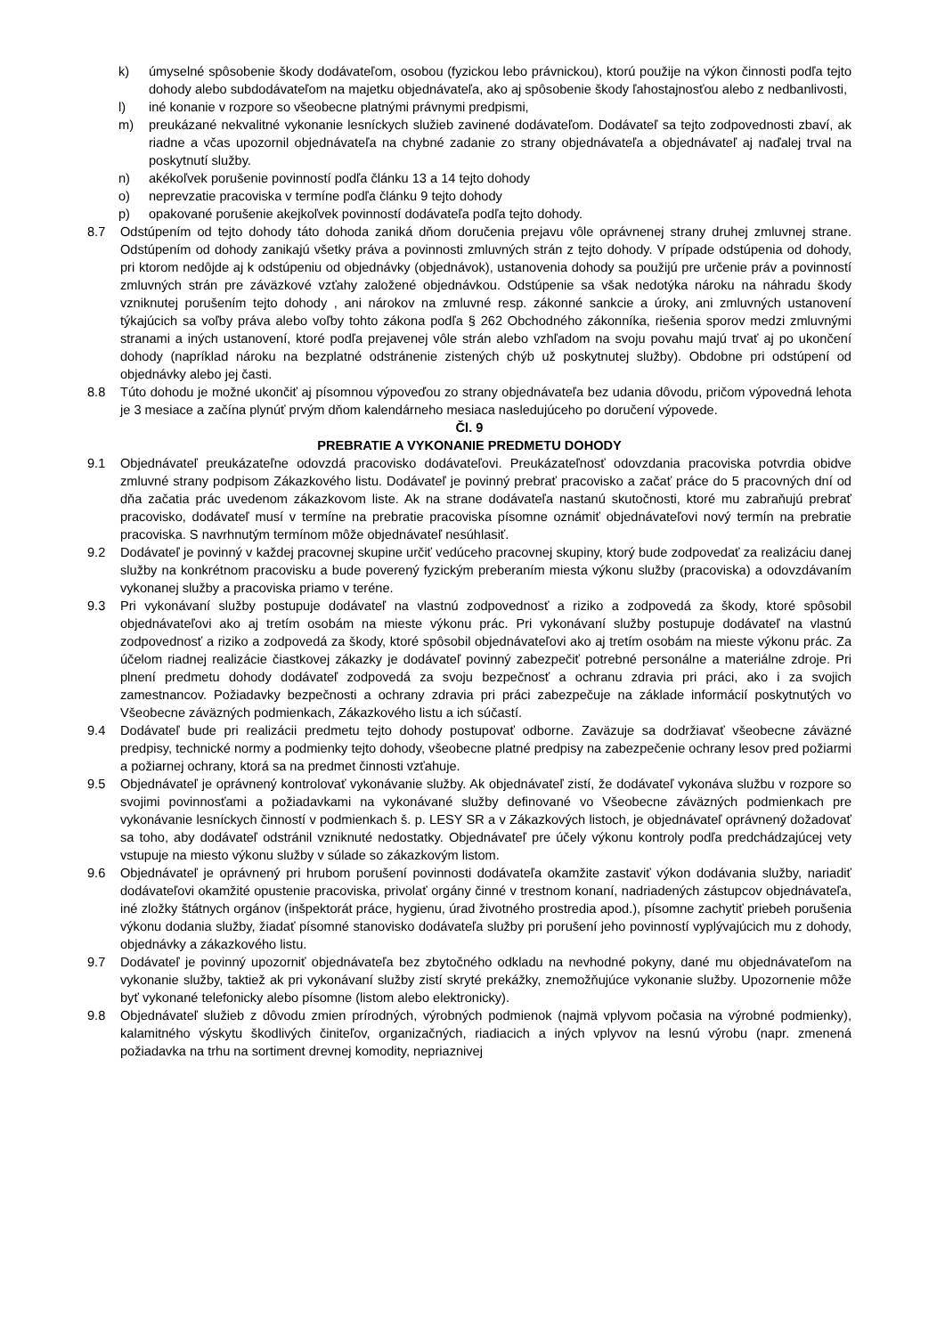k) úmyselné spôsobenie škody dodávateľom, osobou (fyzickou lebo právnickou), ktorú použije na výkon činnosti podľa tejto dohody alebo subdodávateľom na majetku objednávateľa, ako aj spôsobenie škody ľahostajnosťou alebo z nedbanlivosti,
l) iné konanie v rozpore so všeobecne platnými právnymi predpismi,
m) preukázané nekvalitné vykonanie lesníckych služieb zavinené dodávateľom. Dodávateľ sa tejto zodpovednosti zbaví, ak riadne a včas upozornil objednávateľa na chybné zadanie zo strany objednávateľa a objednávateľ aj naďalej trval na poskytnutí služby.
n) akékoľvek porušenie povinností podľa článku 13 a 14 tejto dohody
o) neprevzatie pracoviska v termíne podľa článku 9 tejto dohody
p) opakované porušenie akejkoľvek povinností dodávateľa podľa tejto dohody.
8.7 Odstúpením od tejto dohody táto dohoda zaniká dňom doručenia prejavu vôle oprávnenej strany druhej zmluvnej strane. Odstúpením od dohody zanikajú všetky práva a povinnosti zmluvných strán z tejto dohody. V prípade odstúpenia od dohody, pri ktorom nedôjde aj k odstúpeniu od objednávky (objednávok), ustanovenia dohody sa použijú pre určenie práv a povinností zmluvných strán pre záväzkové vzťahy založené objednávkou. Odstúpenie sa však nedotýka nároku na náhradu škody vzniknutej porušením tejto dohody , ani nárokov na zmluvné resp. zákonné sankcie a úroky, ani zmluvných ustanovení týkajúcich sa voľby práva alebo voľby tohto zákona podľa § 262 Obchodného zákonníka, riešenia sporov medzi zmluvnými stranami a iných ustanovení, ktoré podľa prejavenej vôle strán alebo vzhľadom na svoju povahu majú trvať aj po ukončení dohody (napríklad nároku na bezplatné odstránenie zistených chýb už poskytnutej služby). Obdobne pri odstúpení od objednávky alebo jej časti.
8.8 Túto dohodu je možné ukončiť aj písomnou výpoveďou zo strany objednávateľa bez udania dôvodu, pričom výpovedná lehota je 3 mesiace a začína plynúť prvým dňom kalendárneho mesiaca nasledujúceho po doručení výpovede.
Čl. 9
PREBRATIE A VYKONANIE PREDMETU DOHODY
9.1 Objednávateľ preukázateľne odovzdá pracovisko dodávateľovi. Preukázateľnosť odovzdania pracoviska potvrdia obidve zmluvné strany podpisom Zákazkového listu. Dodávateľ je povinný prebrať pracovisko a začať práce do 5 pracovných dní od dňa začatia prác uvedenom zákazkovom liste. Ak na strane dodávateľa nastanú skutočnosti, ktoré mu zabraňujú prebrať pracovisko, dodávateľ musí v termíne na prebratie pracoviska písomne oznámiť objednávateľovi nový termín na prebratie pracoviska. S navrhnutým termínom môže objednávateľ nesúhlasiť.
9.2 Dodávateľ je povinný v každej pracovnej skupine určiť vedúceho pracovnej skupiny, ktorý bude zodpovedať za realizáciu danej služby na konkrétnom pracovisku a bude poverený fyzickým preberaním miesta výkonu služby (pracoviska) a odovzdávaním vykonanej služby a pracoviska priamo v teréne.
9.3 Pri vykonávaní služby postupuje dodávateľ na vlastnú zodpovednosť a riziko a zodpovedá za škody, ktoré spôsobil objednávateľovi ako aj tretím osobám na mieste výkonu prác. Pri vykonávaní služby postupuje dodávateľ na vlastnú zodpovednosť a riziko a zodpovedá za škody, ktoré spôsobil objednávateľovi ako aj tretím osobám na mieste výkonu prác. Za účelom riadnej realizácie čiastkovej zákazky je dodávateľ povinný zabezpečiť potrebné personálne a materiálne zdroje. Pri plnení predmetu dohody dodávateľ zodpovedá za svoju bezpečnosť a ochranu zdravia pri práci, ako i za svojich zamestnancov. Požiadavky bezpečnosti a ochrany zdravia pri práci zabezpečuje na základe informácií poskytnutých vo Všeobecne záväzných podmienkach, Zákazkového listu a ich súčastí.
9.4 Dodávateľ bude pri realizácii predmetu tejto dohody postupovať odborne. Zaväzuje sa dodržiavať všeobecne záväzné predpisy, technické normy a podmienky tejto dohody, všeobecne platné predpisy na zabezpečenie ochrany lesov pred požiarmi a požiarnej ochrany, ktorá sa na predmet činnosti vzťahuje.
9.5 Objednávateľ je oprávnený kontrolovať vykonávanie služby. Ak objednávateľ zistí, že dodávateľ vykonáva službu v rozpore so svojimi povinnosťami a požiadavkami na vykonávané služby definované vo Všeobecne záväzných podmienkach pre vykonávanie lesníckych činností v podmienkach š. p. LESY SR a v Zákazkových listoch, je objednávateľ oprávnený dožadovať sa toho, aby dodávateľ odstránil vzniknuté nedostatky. Objednávateľ pre účely výkonu kontroly podľa predchádzajúcej vety vstupuje na miesto výkonu služby v súlade so zákazkovým listom.
9.6 Objednávateľ je oprávnený pri hrubom porušení povinnosti dodávateľa okamžite zastaviť výkon dodávania služby, nariadiť dodávateľovi okamžité opustenie pracoviska, privolať orgány činné v trestnom konaní, nadriadených zástupcov objednávateľa, iné zložky štátnych orgánov (inšpektorát práce, hygienu, úrad životného prostredia apod.), písomne zachytiť priebeh porušenia výkonu dodania služby, žiadať písomné stanovisko dodávateľa služby pri porušení jeho povinností vyplývajúcich mu z dohody, objednávky a zákazkového listu.
9.7 Dodávateľ je povinný upozorniť objednávateľa bez zbytočného odkladu na nevhodné pokyny, dané mu objednávateľom na vykonanie služby, taktiež ak pri vykonávaní služby zistí skryté prekážky, znemožňujúce vykonanie služby. Upozornenie môže byť vykonané telefonicky alebo písomne (listom alebo elektronicky).
9.8 Objednávateľ služieb z dôvodu zmien prírodných, výrobných podmienok (najmä vplyvom počasia na výrobné podmienky), kalamitného výskytu škodlivých činiteľov, organizačných, riadiacich a iných vplyvov na lesnú výrobu (napr. zmenená požiadavka na trhu na sortiment drevnej komodity, nepriaznivej